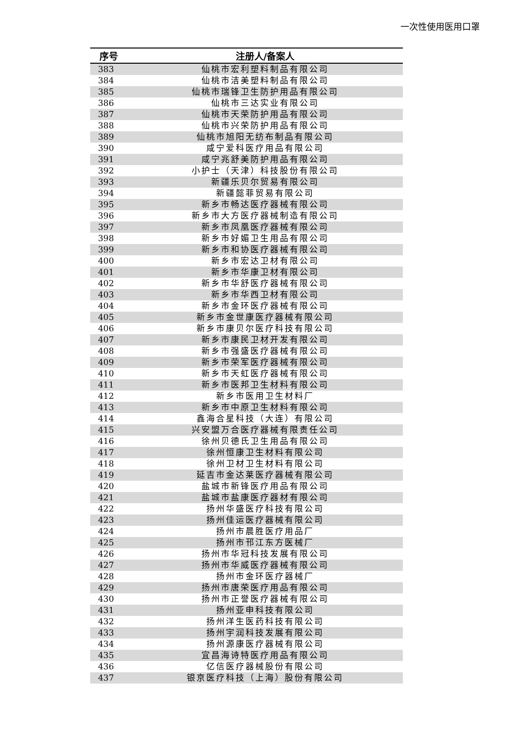一次性使用医用口罩
| 序号 | 注册人/备案人 |
| --- | --- |
| 383 | 仙桃市宏利塑料制品有限公司 |
| 384 | 仙桃市洁美塑料制品有限公司 |
| 385 | 仙桃市瑞锋卫生防护用品有限公司 |
| 386 | 仙桃市三达实业有限公司 |
| 387 | 仙桃市天荣防护用品有限公司 |
| 388 | 仙桃市兴荣防护用品有限公司 |
| 389 | 仙桃市旭阳无纺布制品有限公司 |
| 390 | 咸宁爱科医疗用品有限公司 |
| 391 | 咸宁兆舒美防护用品有限公司 |
| 392 | 小护士（天津）科技股份有限公司 |
| 393 | 新疆乐贝尔贸易有限公司 |
| 394 | 新疆懿菲贸易有限公司 |
| 395 | 新乡市畅达医疗器械有限公司 |
| 396 | 新乡市大方医疗器械制造有限公司 |
| 397 | 新乡市凤凰医疗器械有限公司 |
| 398 | 新乡市好媚卫生用品有限公司 |
| 399 | 新乡市和协医疗器械有限公司 |
| 400 | 新乡市宏达卫材有限公司 |
| 401 | 新乡市华康卫材有限公司 |
| 402 | 新乡市华舒医疗器械有限公司 |
| 403 | 新乡市华西卫材有限公司 |
| 404 | 新乡市金环医疗器械有限公司 |
| 405 | 新乡市金世康医疗器械有限公司 |
| 406 | 新乡市康贝尔医疗科技有限公司 |
| 407 | 新乡市康民卫材开发有限公司 |
| 408 | 新乡市强盛医疗器械有限公司 |
| 409 | 新乡市荣军医疗器械有限公司 |
| 410 | 新乡市天虹医疗器械有限公司 |
| 411 | 新乡市医邦卫生材料有限公司 |
| 412 | 新乡市医用卫生材料厂 |
| 413 | 新乡市中原卫生材料有限公司 |
| 414 | 鑫海合星科技（大连）有限公司 |
| 415 | 兴安盟万合医疗器械有限责任公司 |
| 416 | 徐州贝德氏卫生用品有限公司 |
| 417 | 徐州恒康卫生材料有限公司 |
| 418 | 徐州卫材卫生材料有限公司 |
| 419 | 延吉市金达莱医疗器械有限公司 |
| 420 | 盐城市新锋医疗用品有限公司 |
| 421 | 盐城市盐康医疗器材有限公司 |
| 422 | 扬州华盛医疗科技有限公司 |
| 423 | 扬州佳运医疗器械有限公司 |
| 424 | 扬州市晨胜医疗用品厂 |
| 425 | 扬州市邗江东方医械厂 |
| 426 | 扬州市华冠科技发展有限公司 |
| 427 | 扬州市华威医疗器械有限公司 |
| 428 | 扬州市金环医疗器械厂 |
| 429 | 扬州市唐荣医疗用品有限公司 |
| 430 | 扬州市正誉医疗器械有限公司 |
| 431 | 扬州亚申科技有限公司 |
| 432 | 扬州洋生医药科技有限公司 |
| 433 | 扬州宇润科技发展有限公司 |
| 434 | 扬州源康医疗器械有限公司 |
| 435 | 宜昌海诗特医疗用品有限公司 |
| 436 | 亿信医疗器械股份有限公司 |
| 437 | 银京医疗科技（上海）股份有限公司 |